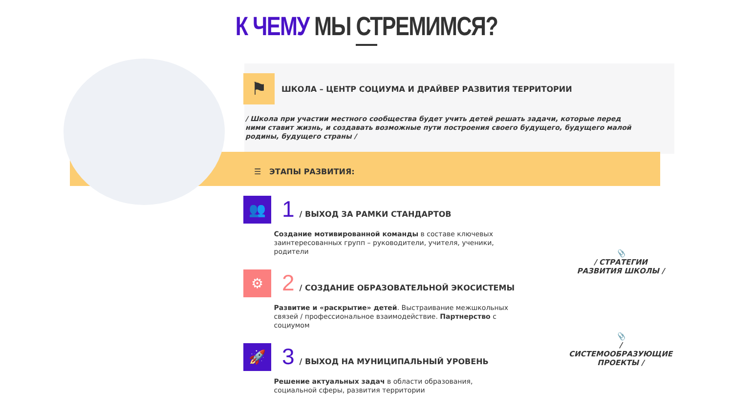К ЧЕМУ МЫ СТРЕМИМСЯ?
⚑ ШКОЛА – ЦЕНТР СОЦИУМА И ДРАЙВЕР РАЗВИТИЯ ТЕРРИТОРИИ
/ Школа при участии местного сообщества будет учить детей решать задачи, которые перед ними ставит жизнь, и создавать возможные пути построения своего будущего, будущего малой родины, будущего страны /
☰ ЭТАПЫ РАЗВИТИЯ:
👥
1
/ ВЫХОД ЗА РАМКИ СТАНДАРТОВ
Создание мотивированной команды в составе ключевых заинтересованных групп – руководители, учителя, ученики, родители
⚙
2
/ СОЗДАНИЕ ОБРАЗОВАТЕЛЬНОЙ ЭКОСИСТЕМЫ
Развитие и «раскрытие» детей. Выстраивание межшкольных связей / профессиональное взаимодействие. Партнерство с социумом
🚀
3
/ ВЫХОД НА МУНИЦИПАЛЬНЫЙ УРОВЕНЬ
Решение актуальных задач в области образования, социальной сферы, развития территории
📎
/ СТРАТЕГИИ
РАЗВИТИЯ ШКОЛЫ /
📎
/ СИСТЕМООБРАЗУЮЩИЕ
ПРОЕКТЫ /